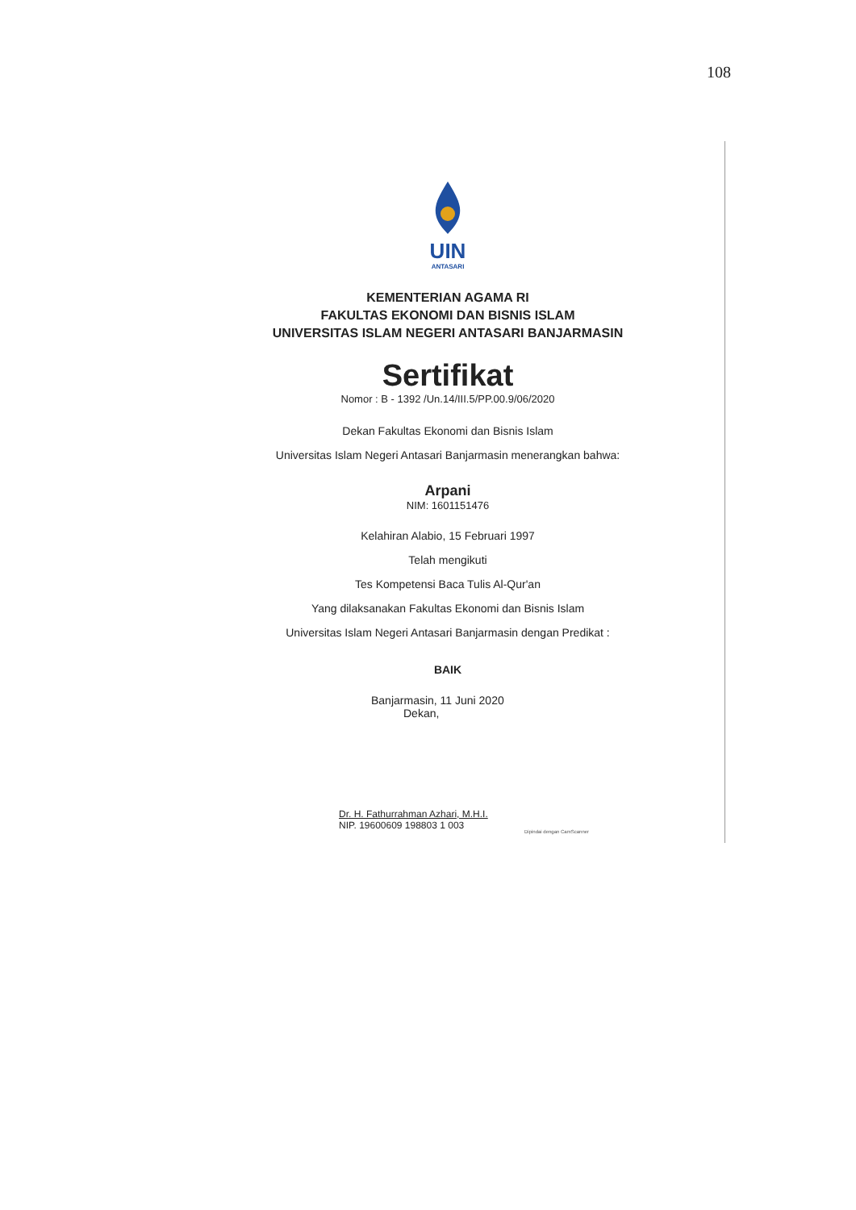108
UIN
ANTASARI
KEMENTERIAN AGAMA RI
FAKULTAS EKONOMI DAN BISNIS ISLAM
UNIVERSITAS ISLAM NEGERI ANTASARI BANJARMASIN
Sertifikat
Nomor : B - 1392 /Un.14/III.5/PP.00.9/06/2020
Dekan Fakultas Ekonomi dan Bisnis Islam
Universitas Islam Negeri Antasari Banjarmasin menerangkan bahwa:
Arpani
NIM: 1601151476
Kelahiran Alabio, 15 Februari 1997
Telah mengikuti
Tes Kompetensi Baca Tulis Al-Qur'an
Yang dilaksanakan Fakultas Ekonomi dan Bisnis Islam
Universitas Islam Negeri Antasari Banjarmasin dengan Predikat :
BAIK
Banjarmasin, 11 Juni 2020
Dekan,
Dr. H. Fathurrahman Azhari, M.H.I.
NIP. 19600609 198803 1 003
Dipindai dengan CamScanner